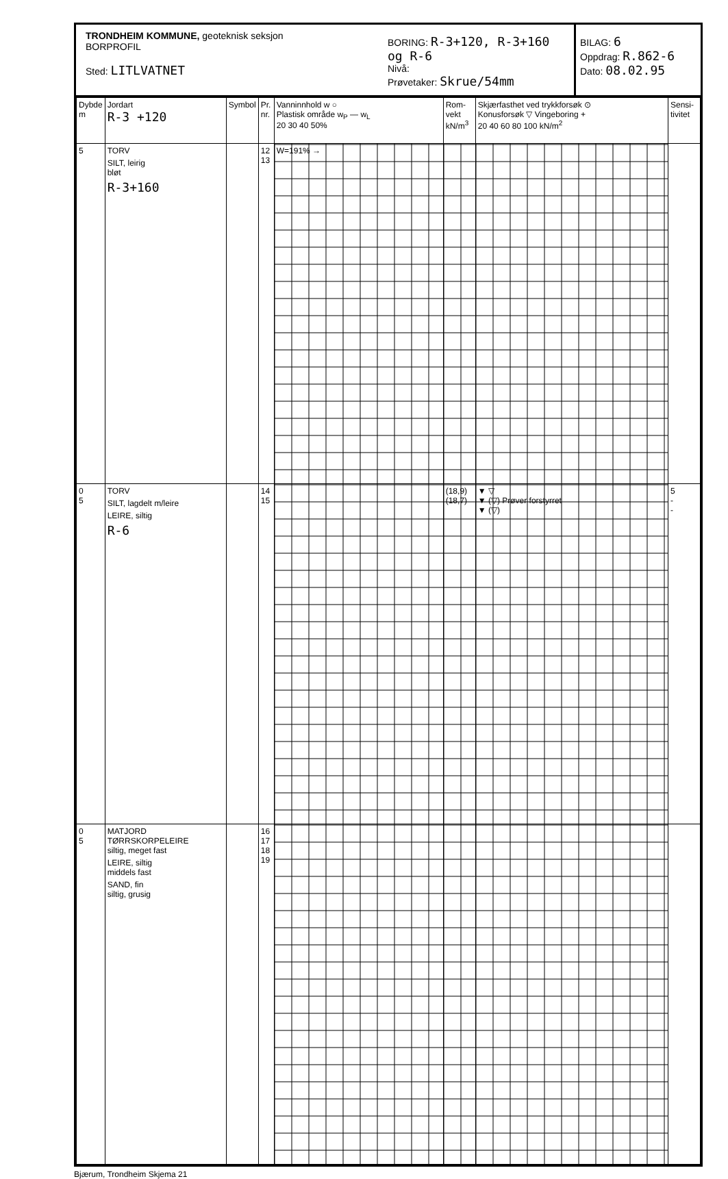TRONDHEIM KOMMUNE, geoteknisk seksjon
BORPROFIL
Sted: LITLVATNET
BORING: R-3+120, R-3+160 og R-6
Nivå:
Prøvetaker: Skrue/54mm
BILAG: 6
Oppdrag: R.862-6
Dato: 08.02.95
| Dybde m | Jordart R-3 +120 | Symbol | Pr. nr. | Vanninnhold w ○ Plastisk område w<sub>P</sub> — w<sub>L</sub> 20 30 40 50% | Rom-vekt kN/m<sup>3</sup> | Skjærfasthet ved trykkforsøk ⊙ Konusforsøk ▽ Vingeboring + 20 40 60 80 100 kN/m<sup>2</sup> | Sensi-tivitet |
| --- | --- | --- | --- | --- | --- | --- | --- |
| 5 | TORV SILT, leirig bløt R-3+160 | | 12 13 | W=191% → | | | |
| 0 5 | TORV SILT, lagdelt m/leire LEIRE, siltig R-6 | | 14 15 | | (18,9) (18,7) | ▼ ▽ ▼ (▽) Prøver forstyrret ▼ (▽) | 5 - - |
| 0 5 | MATJORD TØRRSKORPELEIRE siltig, meget fast LEIRE, siltig middels fast SAND, fin siltig, grusig | | 16 17 18 19 | | | | |
Bjærum, Trondheim Skjema 21